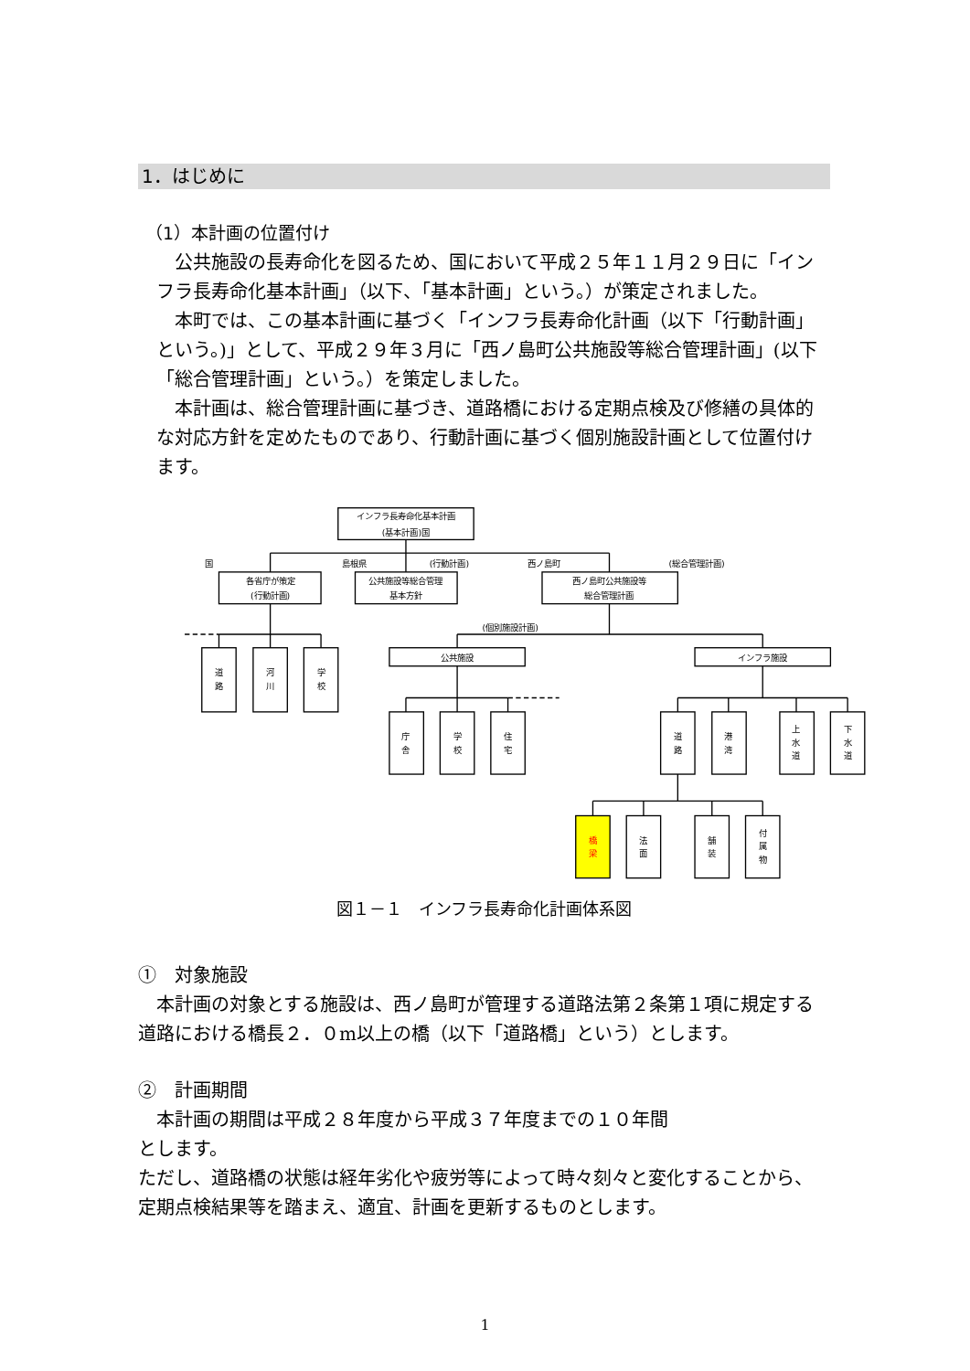1．はじめに
（1）本計画の位置付け
公共施設の長寿命化を図るため、国において平成２５年１１月２９日に「インフラ長寿命化基本計画」（以下、「基本計画」という。）が策定されました。
本町では、この基本計画に基づく「インフラ長寿命化計画（以下「行動計画」という。)」として、平成２９年３月に「西ノ島町公共施設等総合管理計画」(以下「総合管理計画」という。）を策定しました。
本計画は、総合管理計画に基づき、道路橋における定期点検及び修繕の具体的な対応方針を定めたものであり、行動計画に基づく個別施設計画として位置付けます。
インフラ長寿命化基本計画
(基本計画)国
国
島根県
(行動計画)
西ノ島町
(総合管理計画)
各省庁が策定
(行動計画)
公共施設等総合管理
基本方針
西ノ島町公共施設等
総合管理計画
道
路
河
川
学
校
(個別施設計画)
公共施設
インフラ施設
庁
舎
学
校
住
宅
道
路
港
湾
上
水
道
下
水
道
橋
梁
法
面
舗
装
付
属
物
図１－１　インフラ長寿命化計画体系図
①　対象施設
本計画の対象とする施設は、西ノ島町が管理する道路法第２条第１項に規定する道路における橋長２．０m以上の橋（以下「道路橋」という）とします。
②　計画期間
本計画の期間は平成２８年度から平成３７年度までの１０年間
とします。
ただし、道路橋の状態は経年劣化や疲労等によって時々刻々と変化することから、定期点検結果等を踏まえ、適宜、計画を更新するものとします。
1